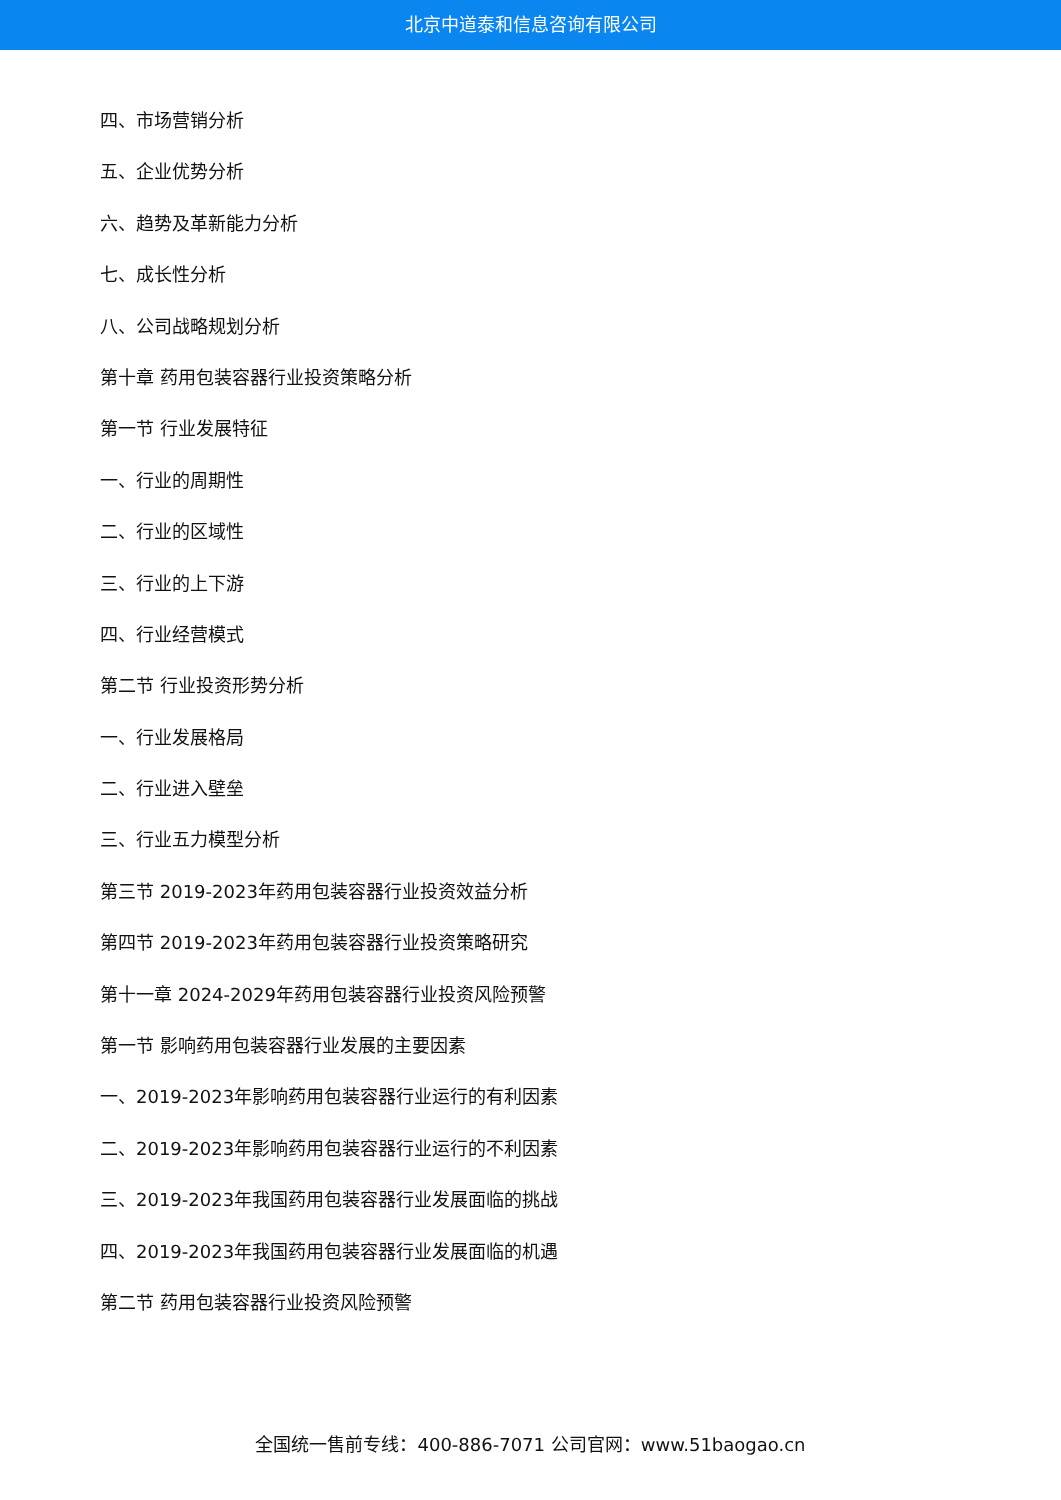北京中道泰和信息咨询有限公司
四、市场营销分析
五、企业优势分析
六、趋势及革新能力分析
七、成长性分析
八、公司战略规划分析
第十章 药用包装容器行业投资策略分析
第一节 行业发展特征
一、行业的周期性
二、行业的区域性
三、行业的上下游
四、行业经营模式
第二节 行业投资形势分析
一、行业发展格局
二、行业进入壁垒
三、行业五力模型分析
第三节 2019-2023年药用包装容器行业投资效益分析
第四节 2019-2023年药用包装容器行业投资策略研究
第十一章 2024-2029年药用包装容器行业投资风险预警
第一节 影响药用包装容器行业发展的主要因素
一、2019-2023年影响药用包装容器行业运行的有利因素
二、2019-2023年影响药用包装容器行业运行的不利因素
三、2019-2023年我国药用包装容器行业发展面临的挑战
四、2019-2023年我国药用包装容器行业发展面临的机遇
第二节 药用包装容器行业投资风险预警
全国统一售前专线：400-886-7071 公司官网：www.51baogao.cn